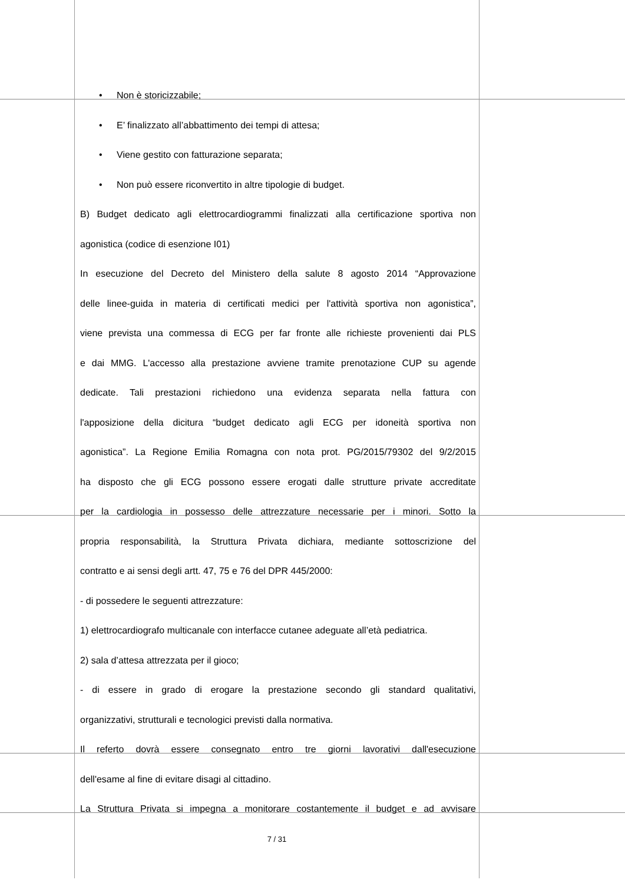• Non è storicizzabile;
• E’ finalizzato all’abbattimento dei tempi di attesa;
• Viene gestito con fatturazione separata;
• Non può essere riconvertito in altre tipologie di budget.
B) Budget dedicato agli elettrocardiogrammi finalizzati alla certificazione sportiva non
agonistica (codice di esenzione I01)
In esecuzione del Decreto del Ministero della salute 8 agosto 2014 “Approvazione
delle linee-guida in materia di certificati medici per l'attività sportiva non agonistica”,
viene prevista una commessa di ECG per far fronte alle richieste provenienti dai PLS
e dai MMG. L'accesso alla prestazione avviene tramite prenotazione CUP su agende
dedicate. Tali prestazioni richiedono una evidenza separata nella fattura con
l'apposizione della dicitura “budget dedicato agli ECG per idoneità sportiva non
agonistica”. La Regione Emilia Romagna con nota prot. PG/2015/79302 del 9/2/2015
ha disposto che gli ECG possono essere erogati dalle strutture private accreditate
per la cardiologia in possesso delle attrezzature necessarie per i minori. Sotto la
propria responsabilità, la Struttura Privata dichiara, mediante sottoscrizione del
contratto e ai sensi degli artt. 47, 75 e 76 del DPR 445/2000:
- di possedere le seguenti attrezzature:
1) elettrocardiografo multicanale con interfacce cutanee adeguate all’età pediatrica.
2) sala d’attesa attrezzata per il gioco;
- di essere in grado di erogare la prestazione secondo gli standard qualitativi,
organizzativi, strutturali e tecnologici previsti dalla normativa.
Il referto dovrà essere consegnato entro tre giorni lavorativi dall'esecuzione
dell'esame al fine di evitare disagi al cittadino.
La Struttura Privata si impegna a monitorare costantemente il budget e ad avvisare
7 / 31